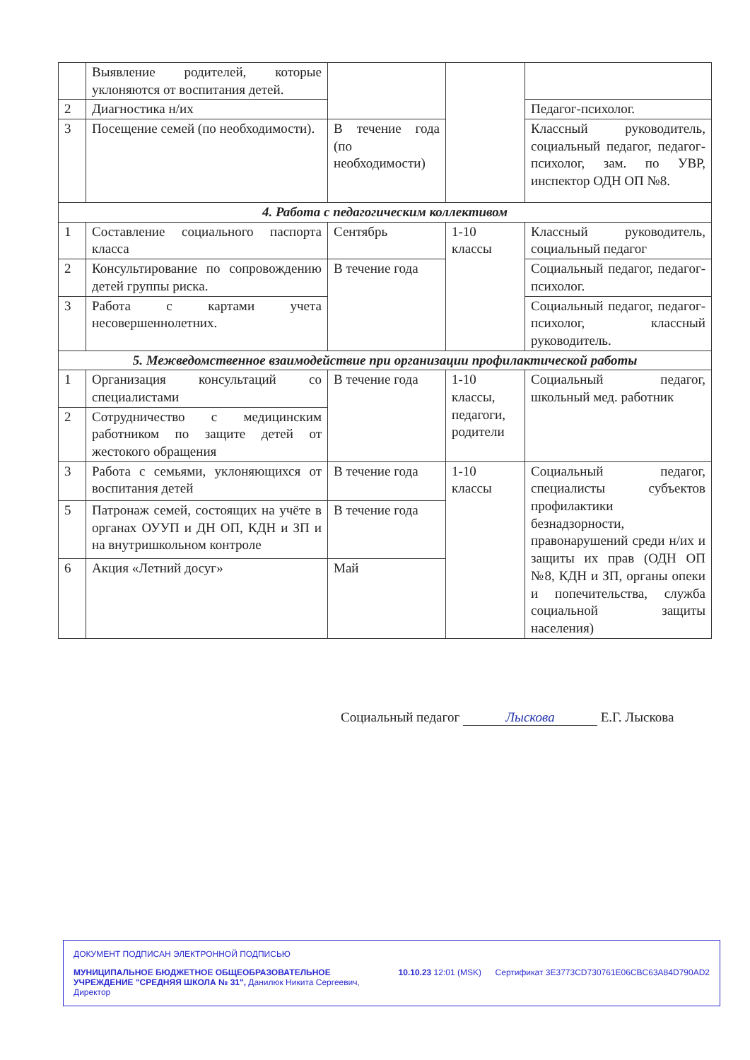| | Выявление родителей, которые уклоняются от воспитания детей. | | | |
| 2 | Диагностика н/их | | | Педагог-психолог. |
| 3 | Посещение семей (по необходимости). | В течение года (по необходимости) | | Классный руководитель, социальный педагог, педагог-психолог, зам. по УВР, инспектор ОДН ОП №8. |
| 4. Работа с педагогическим коллективом | | | | |
| 1 | Составление социального паспорта класса | Сентябрь | 1-10 классы | Классный руководитель, социальный педагог |
| 2 | Консультирование по сопровождению детей группы риска. | В течение года | | Социальный педагог, педагог-психолог. |
| 3 | Работа с картами учета несовершеннолетних. | | | Социальный педагог, педагог-психолог, классный руководитель. |
| 5. Межведомственное взаимодействие при организации профилактической работы | | | | |
| 1 | Организация консультаций со специалистами | В течение года | 1-10 классы, педагоги, родители | Социальный педагог, школьный мед. работник |
| 2 | Сотрудничество с медицинским работником по защите детей от жестокого обращения | | | |
| 3 | Работа с семьями, уклоняющихся от воспитания детей | В течение года | 1-10 классы | Социальный педагог, специалисты субъектов профилактики безнадзорности, правонарушений среди н/их и защиты их прав (ОДН ОП №8, КДН и ЗП, органы опеки и попечительства, служба социальной защиты населения) |
| 5 | Патронаж семей, состоящих на учёте в органах ОУУП и ДН ОП, КДН и ЗП и на внутришкольном контроле | В течение года | | |
| 6 | Акция «Летний досуг» | Май | | |
Социальный педагог Лыскова Е.Г. Лыскова
ДОКУМЕНТ ПОДПИСАН ЭЛЕКТРОННОЙ ПОДПИСЬЮ
МУНИЦИПАЛЬНОЕ БЮДЖЕТНОЕ ОБЩЕОБРАЗОВАТЕЛЬНОЕ УЧРЕЖДЕНИЕ "СРЕДНЯЯ ШКОЛА № 31", Данилюк Никита Сергеевич, Директор
10.10.23 12:01 (MSK) Сертификат 3E3773CD730761E06CBC63A84D790AD2